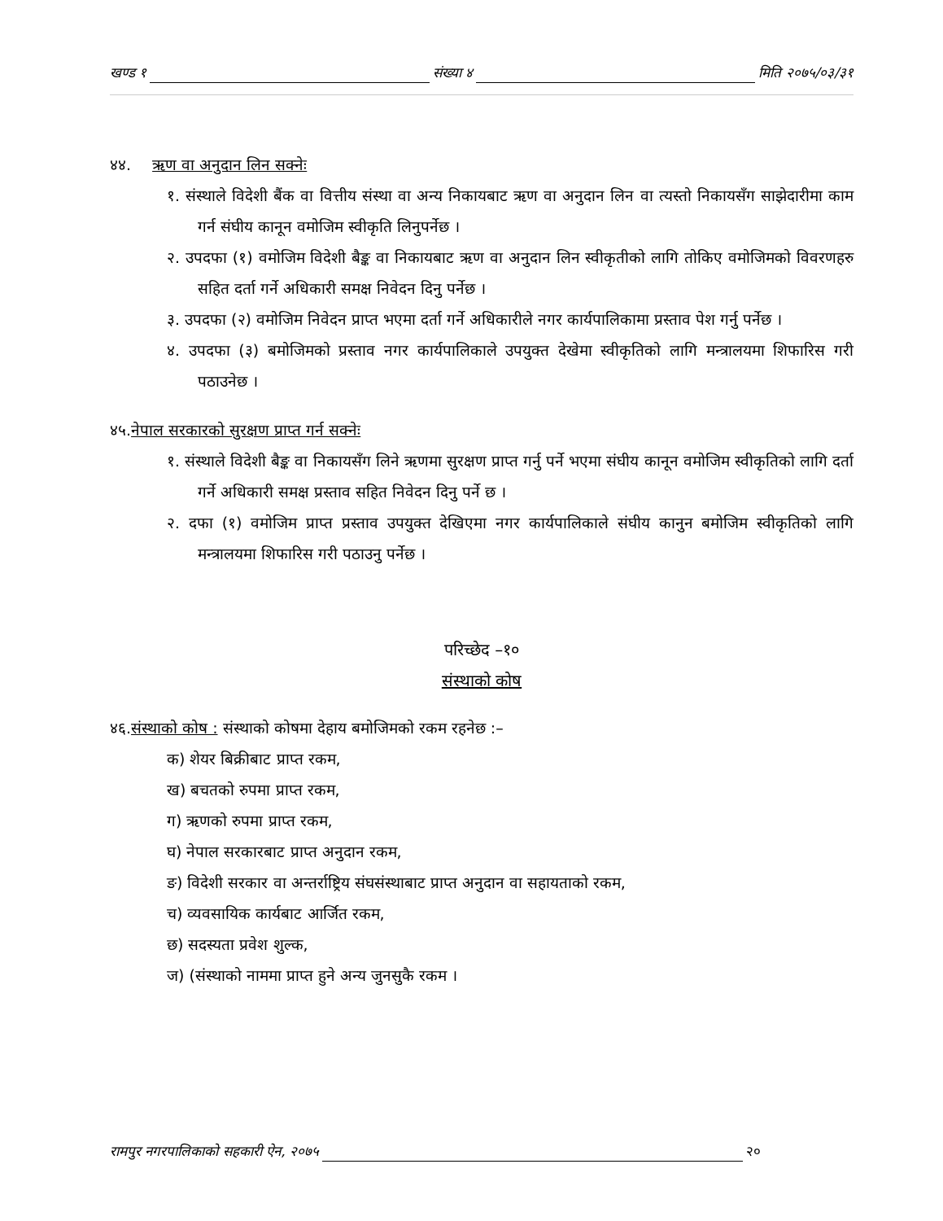खण्ड १ संख्या ४ मिति २०७५/०३/३१
४४. ऋण वा अनुदान लिन सक्नेः
१. संस्थाले विदेशी बैंक वा वित्तीय संस्था वा अन्य निकायबाट ऋण वा अनुदान लिन वा त्यस्तो निकायसँग साझेदारीमा काम गर्न संघीय कानून वमोजिम स्वीकृति लिनुपर्नेछ ।
२. उपदफा (१) वमोजिम विदेशी बैङ्क वा निकायबाट ऋण वा अनुदान लिन स्वीकृतीको लागि तोकिए वमोजिमको विवरणहरु सहित दर्ता गर्ने अधिकारी समक्ष निवेदन दिनु पर्नेछ ।
३. उपदफा (२) वमोजिम निवेदन प्राप्त भएमा दर्ता गर्ने अधिकारीले नगर कार्यपालिकामा प्रस्ताव पेश गर्नु पर्नेछ ।
४. उपदफा (३) बमोजिमको प्रस्ताव नगर कार्यपालिकाले उपयुक्त देखेमा स्वीकृतिको लागि मन्त्रालयमा शिफारिस गरी पठाउनेछ ।
४५.नेपाल सरकारको सुरक्षण प्राप्त गर्न सक्नेः
१. संस्थाले विदेशी बैङ्क वा निकायसँग लिने ऋणमा सुरक्षण प्राप्त गर्नु पर्ने भएमा संघीय कानून वमोजिम स्वीकृतिको लागि दर्ता गर्ने अधिकारी समक्ष प्रस्ताव सहित निवेदन दिनु पर्ने छ ।
२. दफा (१) वमोजिम प्राप्त प्रस्ताव उपयुक्त देखिएमा नगर कार्यपालिकाले संघीय कानुन बमोजिम स्वीकृतिको लागि मन्त्रालयमा शिफारिस गरी पठाउनु पर्नेछ ।
परिच्छेद –१०
संस्थाको कोष
४६.संस्थाको कोष : संस्थाको कोषमा देहाय बमोजिमको रकम रहनेछ :–
क) शेयर बिक्रीबाट प्राप्त रकम,
ख) बचतको रुपमा प्राप्त रकम,
ग) ऋणको रुपमा प्राप्त रकम,
घ) नेपाल सरकारबाट प्राप्त अनुदान रकम,
ङ) विदेशी सरकार वा अन्तर्राष्ट्रिय संघसंस्थाबाट प्राप्त अनुदान वा सहायताको रकम,
च) व्यवसायिक कार्यबाट आर्जित रकम,
छ) सदस्यता प्रवेश शुल्क,
ज) (संस्थाको नाममा प्राप्त हुने अन्य जुनसुकै रकम ।
रामपुर नगरपालिकाको सहकारी ऐन, २०७५ २०